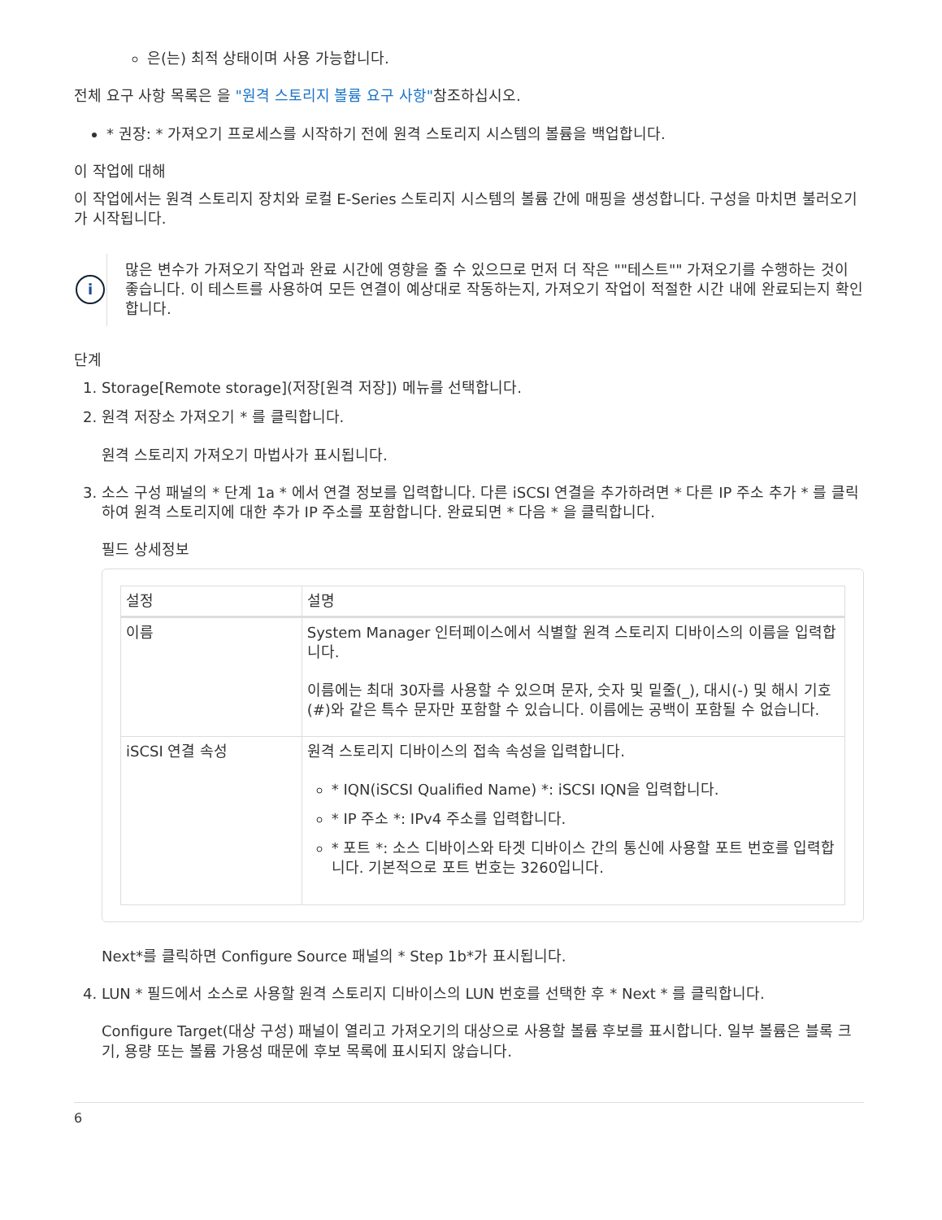은(는) 최적 상태이며 사용 가능합니다.
전체 요구 사항 목록은 을 "원격 스토리지 볼륨 요구 사항"참조하십시오.
* 권장: * 가져오기 프로세스를 시작하기 전에 원격 스토리지 시스템의 볼륨을 백업합니다.
이 작업에 대해
이 작업에서는 원격 스토리지 장치와 로컬 E-Series 스토리지 시스템의 볼륨 간에 매핑을 생성합니다. 구성을 마치면 불러오기가 시작됩니다.
i
많은 변수가 가져오기 작업과 완료 시간에 영향을 줄 수 있으므로 먼저 더 작은 ""테스트"" 가져오기를 수행하는 것이 좋습니다. 이 테스트를 사용하여 모든 연결이 예상대로 작동하는지, 가져오기 작업이 적절한 시간 내에 완료되는지 확인합니다.
단계
1. Storage[Remote storage](저장[원격 저장]) 메뉴를 선택합니다.
2. 원격 저장소 가져오기 * 를 클릭합니다.
원격 스토리지 가져오기 마법사가 표시됩니다.
3. 소스 구성 패널의 * 단계 1a * 에서 연결 정보를 입력합니다. 다른 iSCSI 연결을 추가하려면 * 다른 IP 주소 추가 * 를 클릭하여 원격 스토리지에 대한 추가 IP 주소를 포함합니다. 완료되면 * 다음 * 을 클릭합니다.
필드 상세정보
| 설정 | 설명 |
| --- | --- |
| 이름 | System Manager 인터페이스에서 식별할 원격 스토리지 디바이스의 이름을 입력합니다. 이름에는 최대 30자를 사용할 수 있으며 문자, 숫자 및 밑줄(_), 대시(-) 및 해시 기호(#)와 같은 특수 문자만 포함할 수 있습니다. 이름에는 공백이 포함될 수 없습니다. |
| iSCSI 연결 속성 | 원격 스토리지 디바이스의 접속 속성을 입력합니다. * IQN(iSCSI Qualified Name) *: iSCSI IQN을 입력합니다. * IP 주소 *: IPv4 주소를 입력합니다. * 포트 *: 소스 디바이스와 타겟 디바이스 간의 통신에 사용할 포트 번호를 입력합니다. 기본적으로 포트 번호는 3260입니다. |
Next*를 클릭하면 Configure Source 패널의 * Step 1b*가 표시됩니다.
4. LUN * 필드에서 소스로 사용할 원격 스토리지 디바이스의 LUN 번호를 선택한 후 * Next * 를 클릭합니다.
Configure Target(대상 구성) 패널이 열리고 가져오기의 대상으로 사용할 볼륨 후보를 표시합니다. 일부 볼륨은 블록 크기, 용량 또는 볼륨 가용성 때문에 후보 목록에 표시되지 않습니다.
6